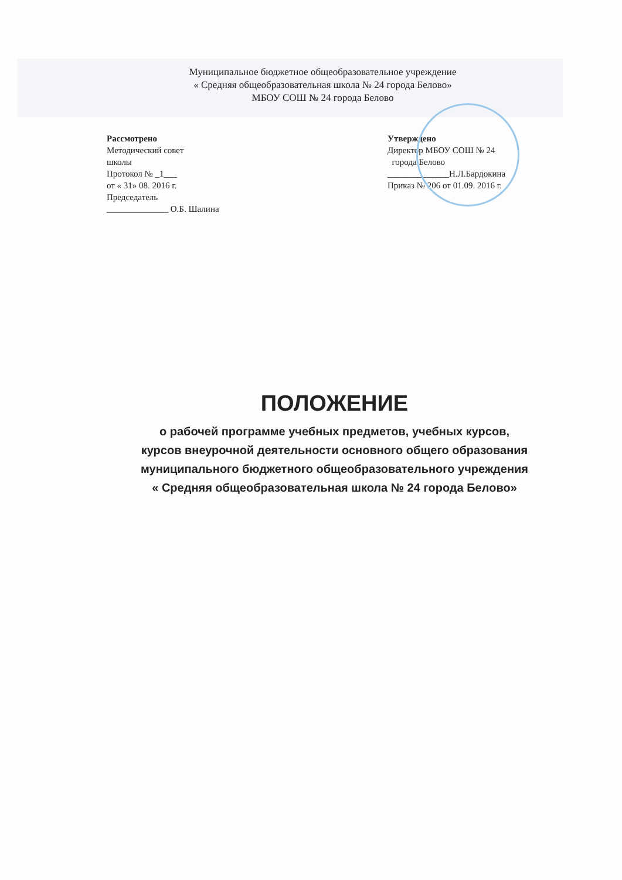Муниципальное бюджетное общеобразовательное учреждение
« Средняя общеобразовательная школа № 24 города Белово»
МБОУ СОШ № 24 города Белово
Рассмотрено
Методический совет
школы
Протокол № _1___
от « 31» 08. 2016 г.
Председатель
______________ О.Б. Шалина
Утверждено
Директор МБОУ СОШ № 24
города Белово
______________Н.Л.Бардокина
Приказ № 206 от 01.09. 2016 г.
ПОЛОЖЕНИЕ
о рабочей программе учебных предметов, учебных курсов,
курсов внеурочной деятельности основного общего образования
муниципального бюджетного общеобразовательного учреждения
« Средняя общеобразовательная школа № 24 города Белово»